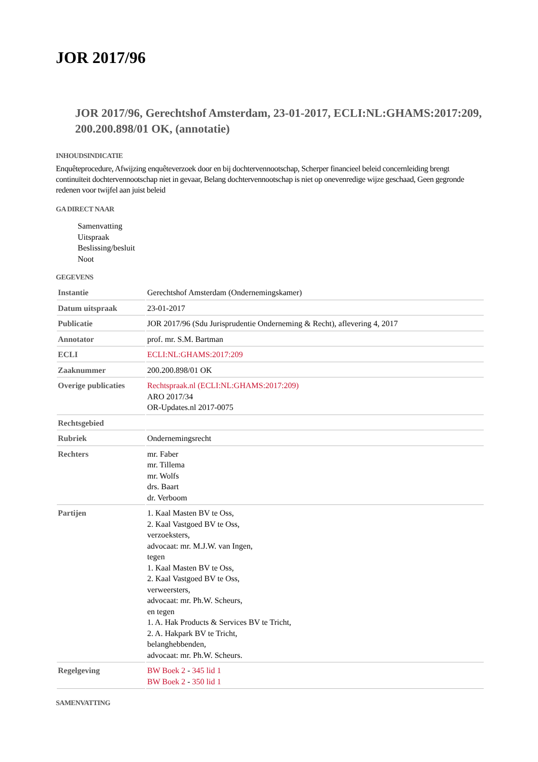JOR 2017/96
JOR 2017/96, Gerechtshof Amsterdam, 23-01-2017, ECLI:NL:GHAMS:2017:209, 200.200.898/01 OK, (annotatie)
INHOUDSINDICATIE
Enquêteprocedure, Afwijzing enquêteverzoek door en bij dochtervennootschap, Scherper financieel beleid concernleiding brengt continuïteit dochtervennootschap niet in gevaar, Belang dochtervennootschap is niet op onevenredige wijze geschaad, Geen gegronde redenen voor twijfel aan juist beleid
GA DIRECT NAAR
Samenvatting
Uitspraak
Beslissing/besluit
Noot
GEGEVENS
| Instantie | Gerechtshof Amsterdam (Ondernemingskamer) |
| Datum uitspraak | 23-01-2017 |
| Publicatie | JOR 2017/96 (Sdu Jurisprudentie Onderneming & Recht), aflevering 4, 2017 |
| Annotator | prof. mr. S.M. Bartman |
| ECLI | ECLI:NL:GHAMS:2017:209 |
| Zaaknummer | 200.200.898/01 OK |
| Overige publicaties | Rechtspraak.nl (ECLI:NL:GHAMS:2017:209) ARO 2017/34 OR-Updates.nl 2017-0075 |
| Rechtsgebied | |
| Rubriek | Ondernemingsrecht |
| Rechters | mr. Faber mr. Tillema mr. Wolfs drs. Baart dr. Verboom |
| Partijen | 1. Kaal Masten BV te Oss, 2. Kaal Vastgoed BV te Oss, verzoeksters, advocaat: mr. M.J.W. van Ingen, tegen 1. Kaal Masten BV te Oss, 2. Kaal Vastgoed BV te Oss, verweersters, advocaat: mr. Ph.W. Scheurs, en tegen 1. A. Hak Products & Services BV te Tricht, 2. A. Hakpark BV te Tricht, belanghebbenden, advocaat: mr. Ph.W. Scheurs. |
| Regelgeving | BW Boek 2 - 345 lid 1 BW Boek 2 - 350 lid 1 |
SAMENVATTING